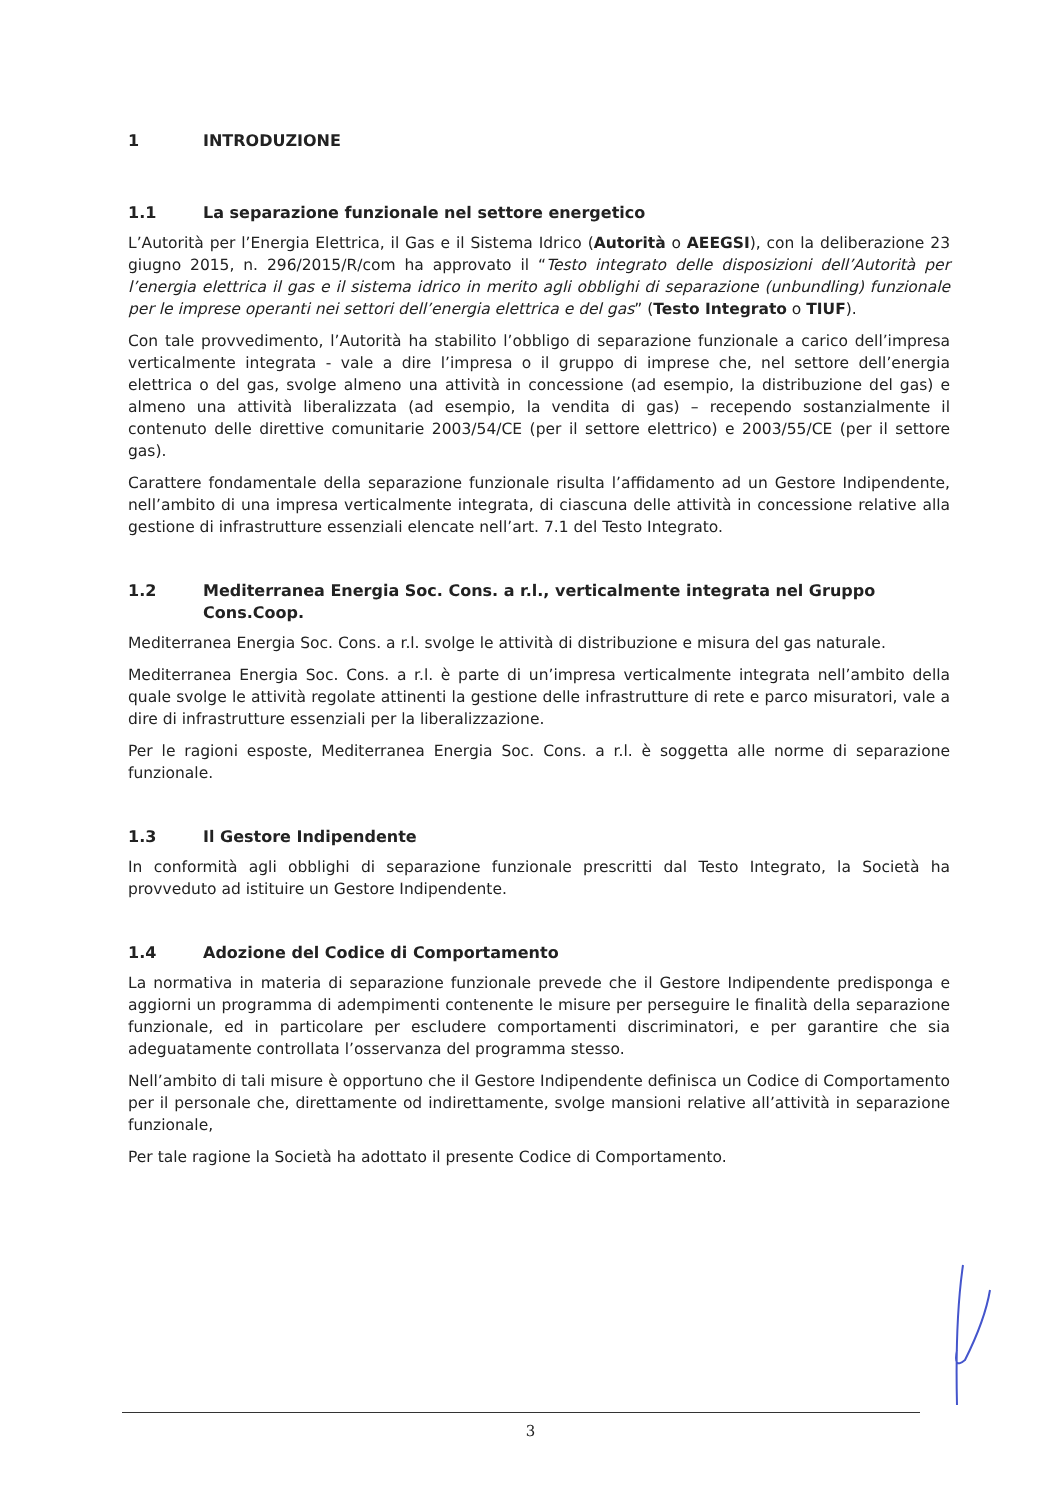1 INTRODUZIONE
1.1 La separazione funzionale nel settore energetico
L’Autorità per l’Energia Elettrica, il Gas e il Sistema Idrico (Autorità o AEEGSI), con la deliberazione 23 giugno 2015, n. 296/2015/R/com ha approvato il “Testo integrato delle disposizioni dell’Autorità per l’energia elettrica il gas e il sistema idrico in merito agli obblighi di separazione (unbundling) funzionale per le imprese operanti nei settori dell’energia elettrica e del gas” (Testo Integrato o TIUF).
Con tale provvedimento, l’Autorità ha stabilito l’obbligo di separazione funzionale a carico dell’impresa verticalmente integrata - vale a dire l’impresa o il gruppo di imprese che, nel settore dell’energia elettrica o del gas, svolge almeno una attività in concessione (ad esempio, la distribuzione del gas) e almeno una attività liberalizzata (ad esempio, la vendita di gas) – recependo sostanzialmente il contenuto delle direttive comunitarie 2003/54/CE (per il settore elettrico) e 2003/55/CE (per il settore gas).
Carattere fondamentale della separazione funzionale risulta l’affidamento ad un Gestore Indipendente, nell’ambito di una impresa verticalmente integrata, di ciascuna delle attività in concessione relative alla gestione di infrastrutture essenziali elencate nell’art. 7.1 del Testo Integrato.
1.2 Mediterranea Energia Soc. Cons. a r.l., verticalmente integrata nel Gruppo Cons.Coop.
Mediterranea Energia Soc. Cons. a r.l. svolge le attività di distribuzione e misura del gas naturale.
Mediterranea Energia Soc. Cons. a r.l. è parte di un’impresa verticalmente integrata nell’ambito della quale svolge le attività regolate attinenti la gestione delle infrastrutture di rete e parco misuratori, vale a dire di infrastrutture essenziali per la liberalizzazione.
Per le ragioni esposte, Mediterranea Energia Soc. Cons. a r.l. è soggetta alle norme di separazione funzionale.
1.3 Il Gestore Indipendente
In conformità agli obblighi di separazione funzionale prescritti dal Testo Integrato, la Società ha provveduto ad istituire un Gestore Indipendente.
1.4 Adozione del Codice di Comportamento
La normativa in materia di separazione funzionale prevede che il Gestore Indipendente predisponga e aggiorni un programma di adempimenti contenente le misure per perseguire le finalità della separazione funzionale, ed in particolare per escludere comportamenti discriminatori, e per garantire che sia adeguatamente controllata l’osservanza del programma stesso.
Nell’ambito di tali misure è opportuno che il Gestore Indipendente definisca un Codice di Comportamento per il personale che, direttamente od indirettamente, svolge mansioni relative all’attività in separazione funzionale,
Per tale ragione la Società ha adottato il presente Codice di Comportamento.
3